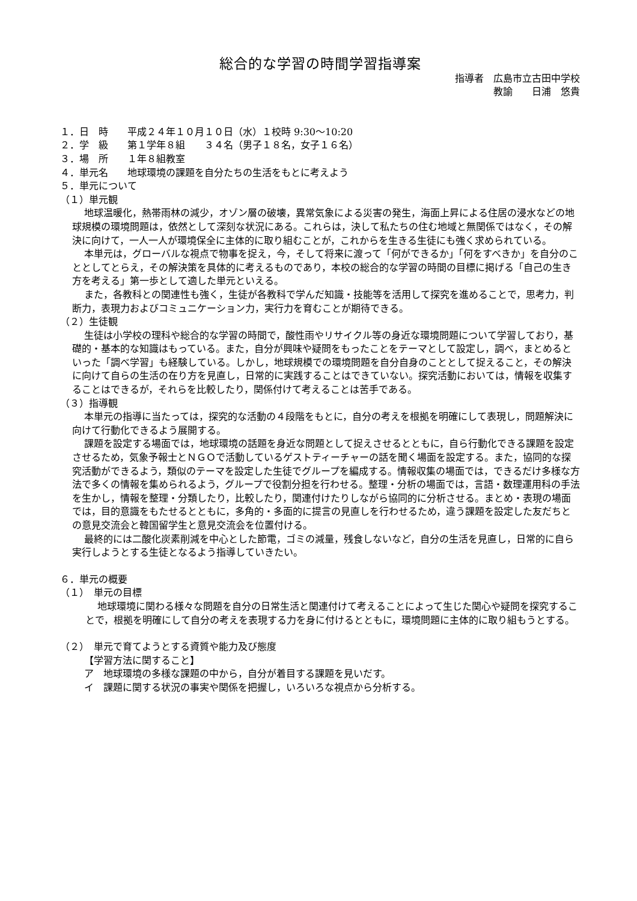総合的な学習の時間学習指導案
指導者　広島市立古田中学校
教諭　　日浦　悠貴
１．日　時　　平成２４年１０月１０日（水）１校時 9:30～10:20
２．学　級　　第１学年８組　　３４名（男子１８名，女子１６名）
３．場　所　　１年８組教室
４．単元名　　地球環境の課題を自分たちの生活をもとに考えよう
５．単元について
（１）単元観
地球温暖化，熱帯雨林の減少，オゾン層の破壊，異常気象による災害の発生，海面上昇による住居の浸水などの地球規模の環境問題は，依然として深刻な状況にある。これらは，決して私たちの住む地域と無関係ではなく，その解決に向けて，一人一人が環境保全に主体的に取り組むことが，これからを生きる生徒にも強く求められている。
本単元は，グローバルな視点で物事を捉え，今，そして将来に渡って「何ができるか」「何をすべきか」を自分のこととしてとらえ，その解決策を具体的に考えるものであり，本校の総合的な学習の時間の目標に掲げる「自己の生き方を考える」第一歩として適した単元といえる。
また，各教科との関連性も強く，生徒が各教科で学んだ知識・技能等を活用して探究を進めることで，思考力，判断力，表現力およびコミュニケーション力，実行力を育むことが期待できる。
（２）生徒観
生徒は小学校の理科や総合的な学習の時間で，酸性雨やリサイクル等の身近な環境問題について学習しており，基礎的・基本的な知識はもっている。また，自分が興味や疑問をもったことをテーマとして設定し，調べ，まとめるといった「調べ学習」も経験している。しかし，地球規模での環境問題を自分自身のこととして捉えること，その解決に向けて自らの生活の在り方を見直し，日常的に実践することはできていない。探究活動においては，情報を収集することはできるが，それらを比較したり，関係付けて考えることは苦手である。
（３）指導観
本単元の指導に当たっては，探究的な活動の４段階をもとに，自分の考えを根拠を明確にして表現し，問題解決に向けて行動化できるよう展開する。
課題を設定する場面では，地球環境の話題を身近な問題として捉えさせるとともに，自ら行動化できる課題を設定させるため，気象予報士とＮＧＯで活動しているゲストティーチャーの話を聞く場面を設定する。また，協同的な探究活動ができるよう，類似のテーマを設定した生徒でグループを編成する。情報収集の場面では，できるだけ多様な方法で多くの情報を集められるよう，グループで役割分担を行わせる。整理・分析の場面では，言語・数理運用科の手法を生かし，情報を整理・分類したり，比較したり，関連付けたりしながら協同的に分析させる。まとめ・表現の場面では，目的意識をもたせるとともに，多角的・多面的に提言の見直しを行わせるため，違う課題を設定した友だちとの意見交流会と韓国留学生と意見交流会を位置付ける。
最終的には二酸化炭素削減を中心とした節電，ゴミの減量，残食しないなど，自分の生活を見直し，日常的に自ら実行しようとする生徒となるよう指導していきたい。
６．単元の概要
（１）　単元の目標
地球環境に関わる様々な問題を自分の日常生活と関連付けて考えることによって生じた関心や疑問を探究することで，根拠を明確にして自分の考えを表現する力を身に付けるとともに，環境問題に主体的に取り組もうとする。
（２）　単元で育てようとする資質や能力及び態度
【学習方法に関すること】
ア　地球環境の多様な課題の中から，自分が着目する課題を見いだす。
イ　課題に関する状況の事実や関係を把握し，いろいろな視点から分析する。